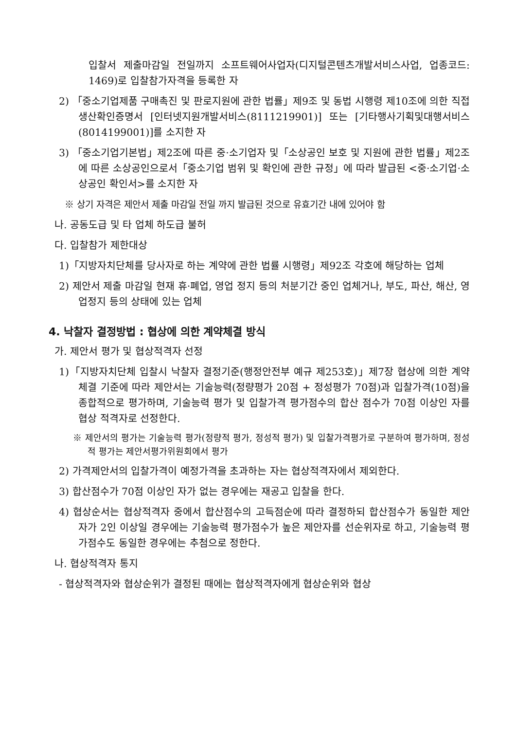입찰서 제출마감일 전일까지 소프트웨어사업자(디지털콘텐츠개발서비스사업, 업종코드: 1469)로 입찰참가자격을 등록한 자
2) 「중소기업제품 구매촉진 및 판로지원에 관한 법률」제9조 및 동법 시행령 제10조에 의한 직접생산확인증명서 [인터넷지원개발서비스(8111219901)] 또는 [기타행사기획및대행서비스(8014199001)]를 소지한 자
3) 「중소기업기본법」제2조에 따른 중·소기업자 및「소상공인 보호 및 지원에 관한 법률」제2조에 따른 소상공인으로서「중소기업 범위 및 확인에 관한 규정」에 따라 발급된 <중·소기업·소상공인 확인서>를 소지한 자
※ 상기 자격은 제안서 제출 마감일 전일 까지 발급된 것으로 유효기간 내에 있어야 함
나. 공동도급 및 타 업체 하도급 불허
다. 입찰참가 제한대상
1)「지방자치단체를 당사자로 하는 계약에 관한 법률 시행령」제92조 각호에 해당하는 업체
2) 제안서 제출 마감일 현재 휴·폐업, 영업 정지 등의 처분기간 중인 업체거나, 부도, 파산, 해산, 영업정지 등의 상태에 있는 업체
4. 낙찰자 결정방법 : 협상에 의한 계약체결 방식
가. 제안서 평가 및 협상적격자 선정
1)「지방자치단체 입찰시 낙찰자 결정기준(행정안전부 예규 제253호)」제7장 협상에 의한 계약체결 기준에 따라 제안서는 기술능력(정량평가 20점 + 정성평가 70점)과 입찰가격(10점)을 종합적으로 평가하며, 기술능력 평가 및 입찰가격 평가점수의 합산 점수가 70점 이상인 자를 협상 적격자로 선정한다.
※ 제안서의 평가는 기술능력 평가(정량적 평가, 정성적 평가) 및 입찰가격평가로 구분하여 평가하며, 정성적 평가는 제안서평가위원회에서 평가
2) 가격제안서의 입찰가격이 예정가격을 초과하는 자는 협상적격자에서 제외한다.
3) 합산점수가 70점 이상인 자가 없는 경우에는 재공고 입찰을 한다.
4) 협상순서는 협상적격자 중에서 합산점수의 고득점순에 따라 결정하되 합산점수가 동일한 제안자가 2인 이상일 경우에는 기술능력 평가점수가 높은 제안자를 선순위자로 하고, 기술능력 평가점수도 동일한 경우에는 추첨으로 정한다.
나. 협상적격자 통지
- 협상적격자와 협상순위가 결정된 때에는 협상적격자에게 협상순위와 협상